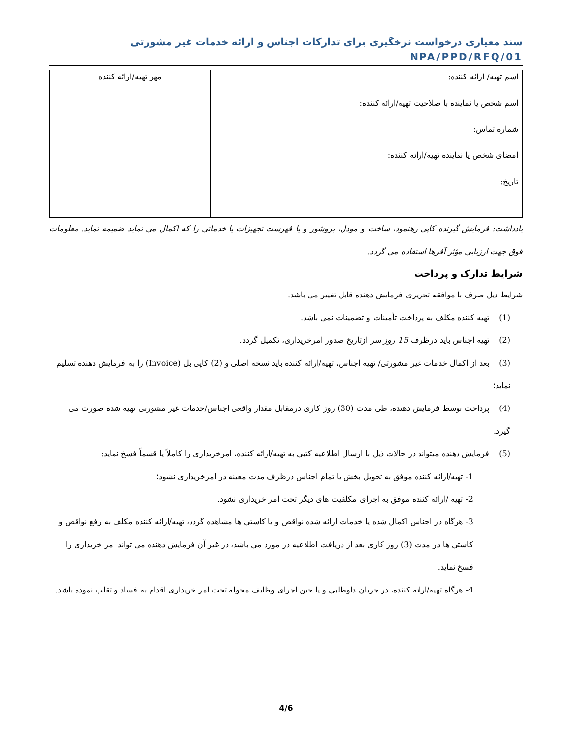سند معیاری درخواست نرخگیری برای تدارکات اجناس و ارائه خدمات غیر مشورتی NPA/PPD/RFQ/01
| اسم تهیه/ ارائه کننده: اسم شخص یا نماینده با صلاحیت تهیه/ارائه کننده: شماره تماس: امضای شخص یا نماینده تهیه/ارائه کننده: تاریخ: | مهر تهیه/ارائه کننده |
یادداشت: فرمایش گیرنده کاپی رهنمود، ساخت و مودل، بروشور و یا فهرست تجهیزات یا خدماتی را که اکمال می نماید ضمیمه نماید. معلومات فوق جهت ارزیابی مؤثر آفرها استفاده می گردد.
شرایط تدارک و پرداخت
شرایط ذیل صرف با موافقه تحریری فرمایش دهنده قابل تغییر می باشد.
(1) تهیه کننده مکلف به پرداخت تأمینات و تضمینات نمی باشد.
(2) تهیه اجناس باید درظرف 15 روز سر ازتاریخ صدور امرخریداری، تکمیل گردد.
(3) بعد از اکمال خدمات غیر مشورتی/ تهیه اجناس، تهیه/ارائه کننده باید نسخه اصلی و (2) کاپی بل (Invoice) را به فرمایش دهنده تسلیم نماید؛
(4) پرداخت توسط فرمایش دهنده، طی مدت (30) روز کاری درمقابل مقدار واقعی اجناس/خدمات غیر مشورتی تهیه شده صورت می گیرد.
(5) فرمایش دهنده میتواند در حالات ذیل با ارسال اطلاعیه کتبی به تهیه/ارائه کننده، امرخریداری را کاملاً یا قسماً فسخ نماید:
1- تهیه/ارائه کننده موفق به تحویل بخش یا تمام اجناس درظرف مدت معینه در امرخریداری نشود؛
2- تهیه /ارائه کننده موفق به اجرای مکلفیت های دیگر تحت امر خریداری نشود.
3- هرگاه در اجناس اکمال شده یا خدمات ارائه شده نواقص و یا کاستی ها مشاهده گردد، تهیه/ارائه کننده مکلف به رفع نواقص و کاستی ها در مدت (3) روز کاری بعد از دریافت اطلاعیه در مورد می باشد، در غیر آن فرمایش دهنده می تواند امر خریداری را فسخ نماید.
4- هرگاه تهیه/ارائه کننده، در جریان داوطلبی و یا حین اجرای وظایف محوله تحت امر خریداری اقدام به فساد و تقلب نموده باشد.
4/6